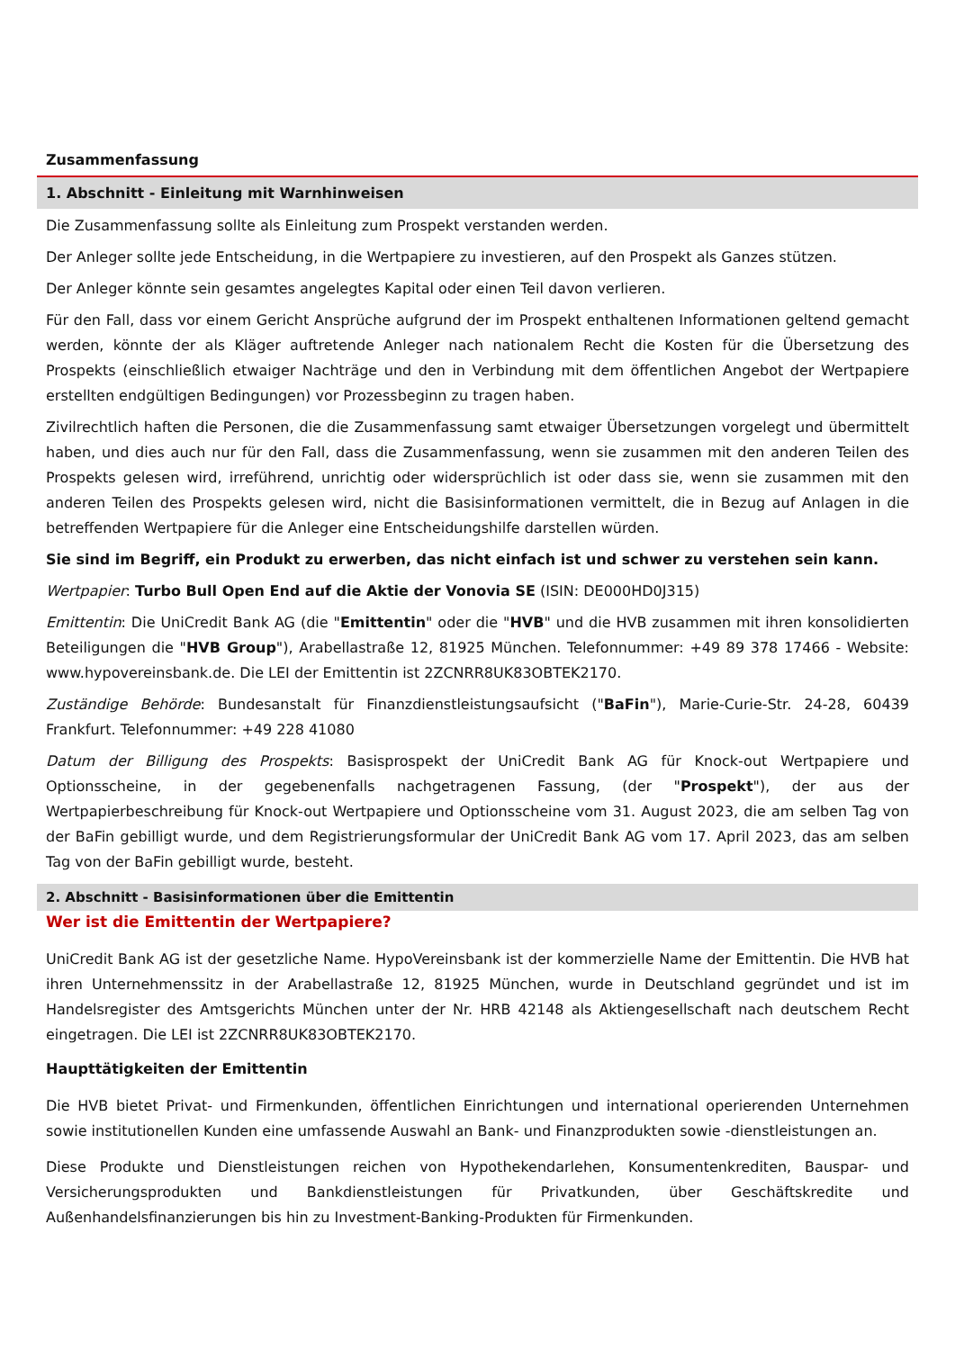Zusammenfassung
1. Abschnitt - Einleitung mit Warnhinweisen
Die Zusammenfassung sollte als Einleitung zum Prospekt verstanden werden.
Der Anleger sollte jede Entscheidung, in die Wertpapiere zu investieren, auf den Prospekt als Ganzes stützen.
Der Anleger könnte sein gesamtes angelegtes Kapital oder einen Teil davon verlieren.
Für den Fall, dass vor einem Gericht Ansprüche aufgrund der im Prospekt enthaltenen Informationen geltend gemacht werden, könnte der als Kläger auftretende Anleger nach nationalem Recht die Kosten für die Übersetzung des Prospekts (einschließlich etwaiger Nachträge und den in Verbindung mit dem öffentlichen Angebot der Wertpapiere erstellten endgültigen Bedingungen) vor Prozessbeginn zu tragen haben.
Zivilrechtlich haften die Personen, die die Zusammenfassung samt etwaiger Übersetzungen vorgelegt und übermittelt haben, und dies auch nur für den Fall, dass die Zusammenfassung, wenn sie zusammen mit den anderen Teilen des Prospekts gelesen wird, irreführend, unrichtig oder widersprüchlich ist oder dass sie, wenn sie zusammen mit den anderen Teilen des Prospekts gelesen wird, nicht die Basisinformationen vermittelt, die in Bezug auf Anlagen in die betreffenden Wertpapiere für die Anleger eine Entscheidungshilfe darstellen würden.
Sie sind im Begriff, ein Produkt zu erwerben, das nicht einfach ist und schwer zu verstehen sein kann.
Wertpapier: Turbo Bull Open End auf die Aktie der Vonovia SE (ISIN: DE000HD0J315)
Emittentin: Die UniCredit Bank AG (die "Emittentin" oder die "HVB" und die HVB zusammen mit ihren konsolidierten Beteiligungen die "HVB Group"), Arabellastraße 12, 81925 München. Telefonnummer: +49 89 378 17466 - Website: www.hypovereinsbank.de. Die LEI der Emittentin ist 2ZCNRR8UK83OBTEK2170.
Zuständige Behörde: Bundesanstalt für Finanzdienstleistungsaufsicht ("BaFin"), Marie-Curie-Str. 24-28, 60439 Frankfurt. Telefonnummer: +49 228 41080
Datum der Billigung des Prospekts: Basisprospekt der UniCredit Bank AG für Knock-out Wertpapiere und Optionsscheine, in der gegebenenfalls nachgetragenen Fassung, (der "Prospekt"), der aus der Wertpapierbeschreibung für Knock-out Wertpapiere und Optionsscheine vom 31. August 2023, die am selben Tag von der BaFin gebilligt wurde, und dem Registrierungsformular der UniCredit Bank AG vom 17. April 2023, das am selben Tag von der BaFin gebilligt wurde, besteht.
2. Abschnitt - Basisinformationen über die Emittentin
Wer ist die Emittentin der Wertpapiere?
UniCredit Bank AG ist der gesetzliche Name. HypoVereinsbank ist der kommerzielle Name der Emittentin. Die HVB hat ihren Unternehmenssitz in der Arabellastraße 12, 81925 München, wurde in Deutschland gegründet und ist im Handelsregister des Amtsgerichts München unter der Nr. HRB 42148 als Aktiengesellschaft nach deutschem Recht eingetragen. Die LEI ist 2ZCNRR8UK83OBTEK2170.
Haupttätigkeiten der Emittentin
Die HVB bietet Privat- und Firmenkunden, öffentlichen Einrichtungen und international operierenden Unternehmen sowie institutionellen Kunden eine umfassende Auswahl an Bank- und Finanzprodukten sowie -dienstleistungen an.
Diese Produkte und Dienstleistungen reichen von Hypothekendarlehen, Konsumentenkrediten, Bauspar- und Versicherungsprodukten und Bankdienstleistungen für Privatkunden, über Geschäftskredite und Außenhandelsfinanzierungen bis hin zu Investment-Banking-Produkten für Firmenkunden.